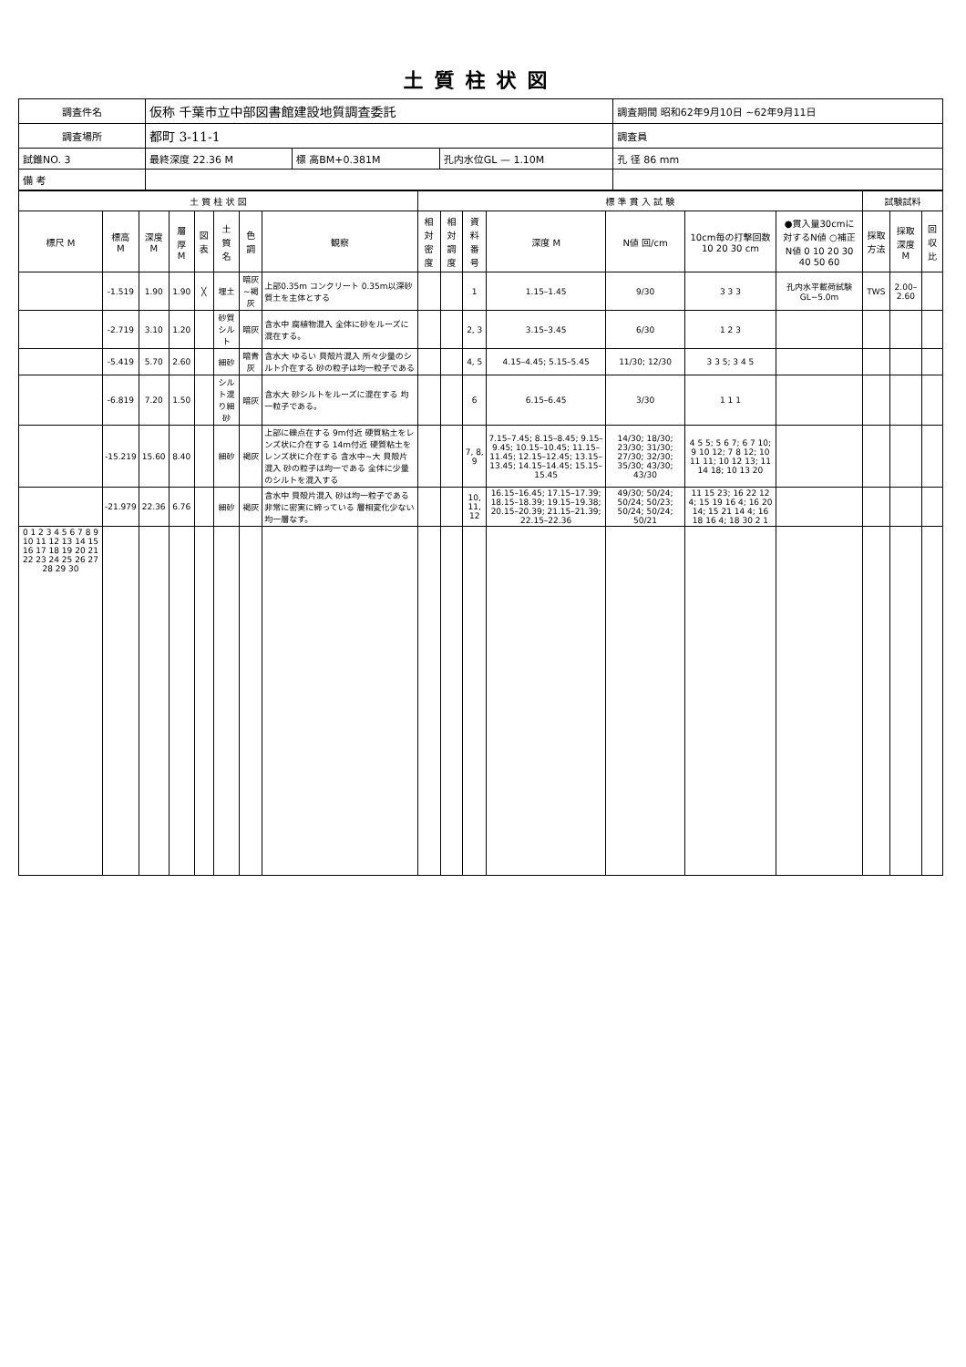土質柱状図
| 調査件名 | 仮称 千葉市立中部図書館建設地質調査委託 | | | | 調査期間 昭和62年9月10日 ~62年9月11日 |
| 調査場所 | 都町 3-11-1 | | | | 調査員 |
| 試錐NO. 3 | 最終深度 22.36 M | 標 高BM+0.381M | 孔内水位GL — 1.10M | 孔 径 86 mm | |
| 備 考 | | | | | |
| 土 質 柱 状 図 | | | | | | | | 標 準 貫 入 試 験 | | | | | | | 試験試料 | | |
| --- | --- | --- | --- | --- | --- | --- | --- | --- | --- | --- | --- | --- | --- | --- | --- | --- | --- |
| 標尺 M | 標高 M | 深度 M | 層厚 M | 図表 | 土質名 | 色調 | 観察 | 相対密度 | 相対調度 | 資料番号 | 深度 M | N値 回/cm | 10cm毎の打撃回数 10 20 30 cm | ●貫入量30cmに対するN値 ○補正N値 0 10 20 30 40 50 60 | 採取方法 | 採取深度M | 回収比 |
| | -1.519 | 1.90 | 1.90 | ╳ | 埋土 | 暗灰~褐灰 | 上部0.35m コンクリート 0.35m以深砂質土を主体とする | | | 1 | 1.15–1.45 | 9/30 | 3 3 3 | 孔内水平載荷試験 GL−5.0m | TWS | 2.00–2.60 | |
| | -2.719 | 3.10 | 1.20 | | 砂質シルト | 暗灰 | 含水中 腐植物混入 全体に砂をルーズに混在する。 | | | 2, 3 | 3.15–3.45 | 6/30 | 1 2 3 | | | | |
| | -5.419 | 5.70 | 2.60 | | 細砂 | 暗青灰 | 含水大 ゆるい 貝殻片混入 所々少量のシルト介在する 砂の粒子は均一粒子である | | | 4, 5 | 4.15–4.45; 5.15–5.45 | 11/30; 12/30 | 3 3 5; 3 4 5 | | | | |
| | -6.819 | 7.20 | 1.50 | | シルト混り細砂 | 暗灰 | 含水大 砂シルトをルーズに混在する 均一粒子である。 | | | 6 | 6.15–6.45 | 3/30 | 1 1 1 | | | | |
| | -15.219 | 15.60 | 8.40 | | 細砂 | 褐灰 | 上部に礫点在する 9m付近 硬質粘土をレンズ状に介在する 14m付近 硬質粘土をレンズ状に介在する 含水中~大 貝殻片混入 砂の粒子は均一である 全体に少量のシルトを混入する | | | 7, 8, 9 | 7.15–7.45; 8.15–8.45; 9.15–9.45; 10.15–10.45; 11.15–11.45; 12.15–12.45; 13.15–13.45; 14.15–14.45; 15.15–15.45 | 14/30; 18/30; 23/30; 31/30; 27/30; 32/30; 35/30; 43/30; 43/30 | 4 5 5; 5 6 7; 6 7 10; 9 10 12; 7 8 12; 10 11 11; 10 12 13; 11 14 18; 10 13 20 | | | | |
| | -21.979 | 22.36 | 6.76 | | 細砂 | 褐灰 | 含水中 貝殻片混入 砂は均一粒子である 非常に密実に締っている 層相変化少ない均一層なす。 | | | 10, 11, 12 | 16.15–16.45; 17.15–17.39; 18.15–18.39; 19.15–19.38; 20.15–20.39; 21.15–21.39; 22.15–22.36 | 49/30; 50/24; 50/24; 50/23; 50/24; 50/24; 50/21 | 11 15 23; 16 22 12 4; 15 19 16 4; 16 20 14; 15 21 14 4; 16 18 16 4; 18 30 2 1 | | | | |
| 0 1 2 3 4 5 6 7 8 9 10 11 12 13 14 15 16 17 18 19 20 21 22 23 24 25 26 27 28 29 30 | | | | | | | | | | | | | | | | | |